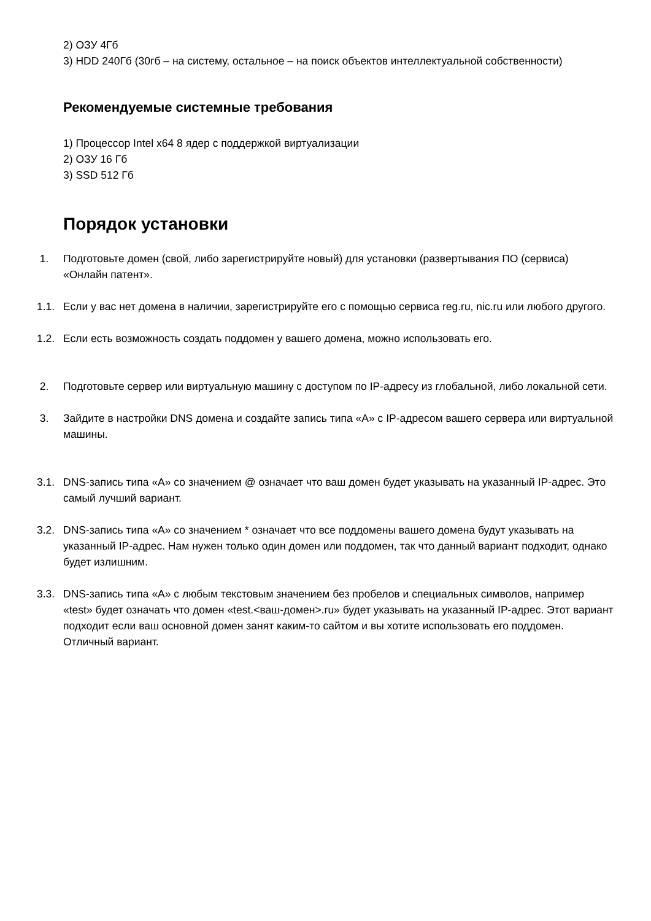2) ОЗУ 4Гб
3) HDD 240Гб (30гб – на систему, остальное – на поиск объектов интеллектуальной собственности)
Рекомендуемые системные требования
1) Процессор Intel x64 8 ядер с поддержкой виртуализации
2) ОЗУ 16 Гб
3) SSD 512 Гб
Порядок установки
1. Подготовьте домен (свой, либо зарегистрируйте новый) для установки (развертывания ПО (сервиса) «Онлайн патент».
1.1. Если у вас нет домена в наличии, зарегистрируйте его с помощью сервиса reg.ru, nic.ru или любого другого.
1.2. Если есть возможность создать поддомен у вашего домена, можно использовать его.
2. Подготовьте сервер или виртуальную машину с доступом по IP-адресу из глобальной, либо локальной сети.
3. Зайдите в настройки DNS домена и создайте запись типа «А» с IP-адресом вашего сервера или виртуальной машины.
3.1. DNS-запись типа «A» со значением @ означает что ваш домен будет указывать на указанный IP-адрес. Это самый лучший вариант.
3.2. DNS-запись типа «A» со значением * означает что все поддомены вашего домена будут указывать на указанный IP-адрес. Нам нужен только один домен или поддомен, так что данный вариант подходит, однако будет излишним.
3.3. DNS-запись типа «A» с любым текстовым значением без пробелов и специальных символов, например «test» будет означать что домен «test.<ваш-домен>.ru» будет указывать на указанный IP-адрес. Этот вариант подходит если ваш основной домен занят каким-то сайтом и вы хотите использовать его поддомен. Отличный вариант.